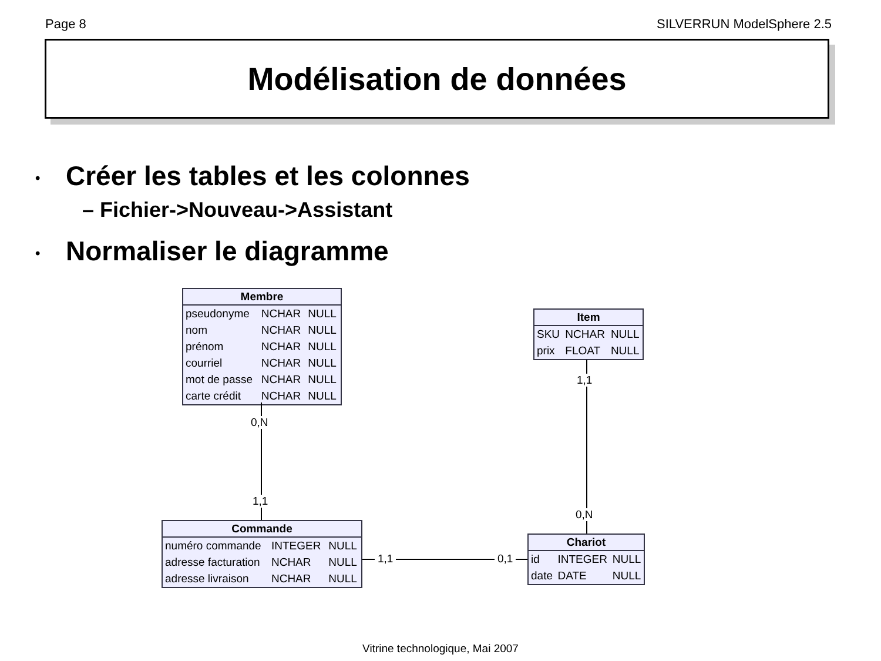Page 8 SILVERRUN ModelSphere 2.5
Modélisation de données
• Créer les tables et les colonnes
– Fichier->Nouveau->Assistant
• Normaliser le diagramme
| Membre | | |
| --- | --- | --- |
| pseudonyme | NCHAR | NULL |
| nom | NCHAR | NULL |
| prénom | NCHAR | NULL |
| courriel | NCHAR | NULL |
| mot de passe | NCHAR | NULL |
| carte crédit | NCHAR | NULL |
| Item | | |
| --- | --- | --- |
| SKU | NCHAR | NULL |
| prix | FLOAT | NULL |
| Commande | | |
| --- | --- | --- |
| numéro commande | INTEGER | NULL |
| adresse facturation | NCHAR | NULL |
| adresse livraison | NCHAR | NULL |
| Chariot | | |
| --- | --- | --- |
| id | INTEGER | NULL |
| date | DATE | NULL |
0,N
1,1
1,1
0,N
1,1 0,1
Vitrine technologique, Mai 2007